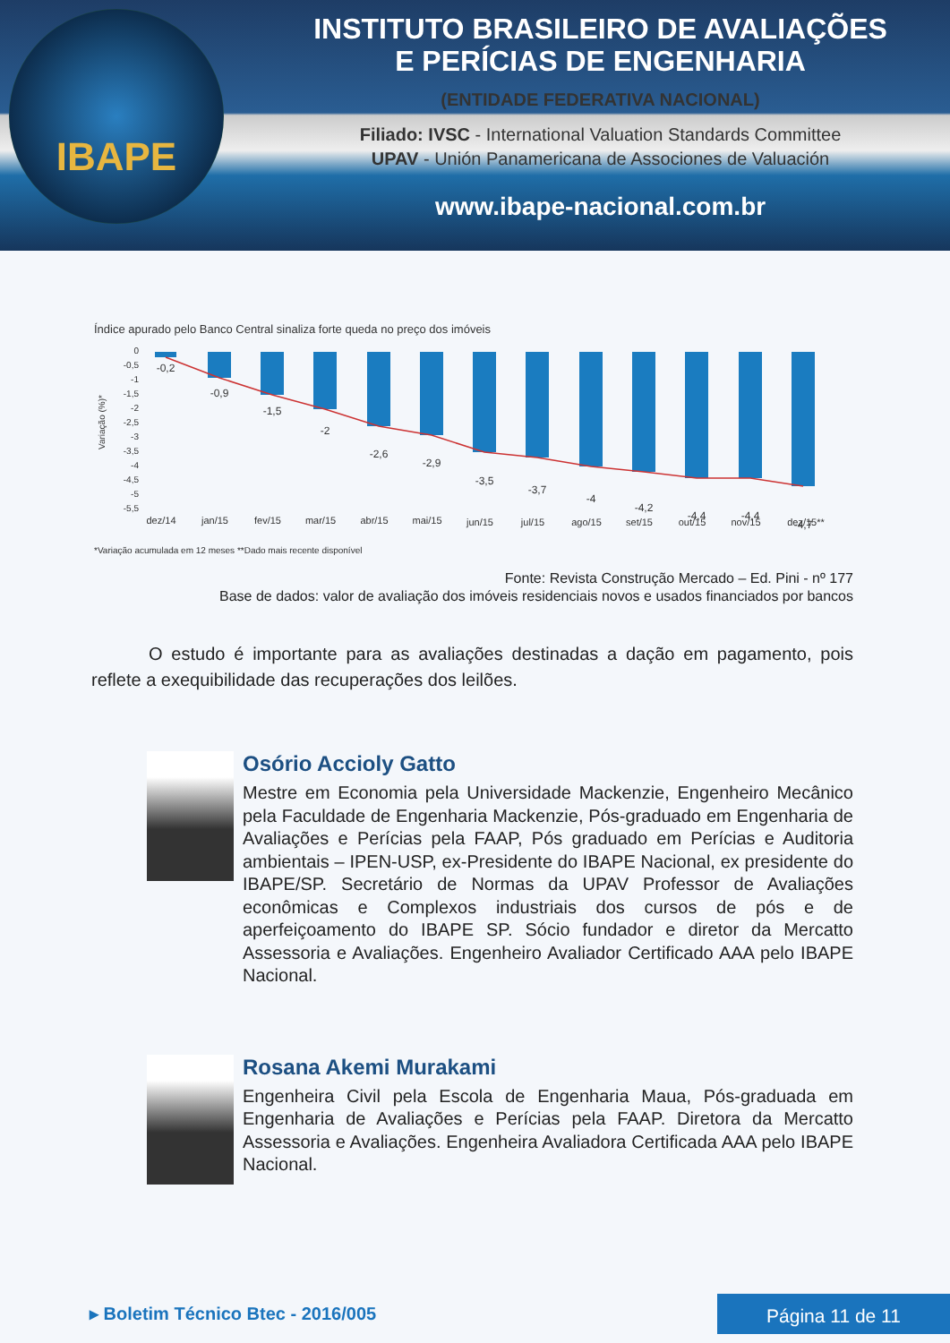IBAPE
INSTITUTO BRASILEIRO DE AVALIAÇÕES
E PERÍCIAS DE ENGENHARIA
(ENTIDADE FEDERATIVA NACIONAL)
Filiado: IVSC - International Valuation Standards Committee
UPAV - Unión Panamericana de Associones de Valuación
www.ibape-nacional.com.br
Índice apurado pelo Banco Central sinaliza forte queda no preço dos imóveis
Variação (%)*
0
-0,5
-1
-1,5
-2
-2,5
-3
-3,5
-4
-4,5
-5
-5,5
-0,2
-0,9
-1,5
-2
-2,6
-2,9
-3,5
-3,7
-4
-4,2
-4,4
-4,4
-4,7
dez/14
jan/15
fev/15
mar/15
abr/15
mai/15
jun/15
jul/15
ago/15
set/15
out/15
nov/15
dez/15**
*Variação acumulada em 12 meses **Dado mais recente disponível
Fonte: Revista Construção Mercado – Ed. Pini - nº 177
Base de dados: valor de avaliação dos imóveis residenciais novos e usados financiados por bancos
O estudo é importante para as avaliações destinadas a dação em pagamento, pois reflete a exequibilidade das recuperações dos leilões.
Osório Accioly Gatto
Mestre em Economia pela Universidade Mackenzie, Engenheiro Mecânico pela Faculdade de Engenharia Mackenzie, Pós-graduado em Engenharia de Avaliações e Perícias pela FAAP, Pós graduado em Perícias e Auditoria ambientais – IPEN-USP, ex-Presidente do IBAPE Nacional, ex presidente do IBAPE/SP. Secretário de Normas da UPAV Professor de Avaliações econômicas e Complexos industriais dos cursos de pós e de aperfeiçoamento do IBAPE SP. Sócio fundador e diretor da Mercatto Assessoria e Avaliações. Engenheiro Avaliador Certificado AAA pelo IBAPE Nacional.
Rosana Akemi Murakami
Engenheira Civil pela Escola de Engenharia Maua, Pós-graduada em Engenharia de Avaliações e Perícias pela FAAP. Diretora da Mercatto Assessoria e Avaliações. Engenheira Avaliadora Certificada AAA pelo IBAPE Nacional.
▸ Boletim Técnico Btec - 2016/005
Página 11 de 11